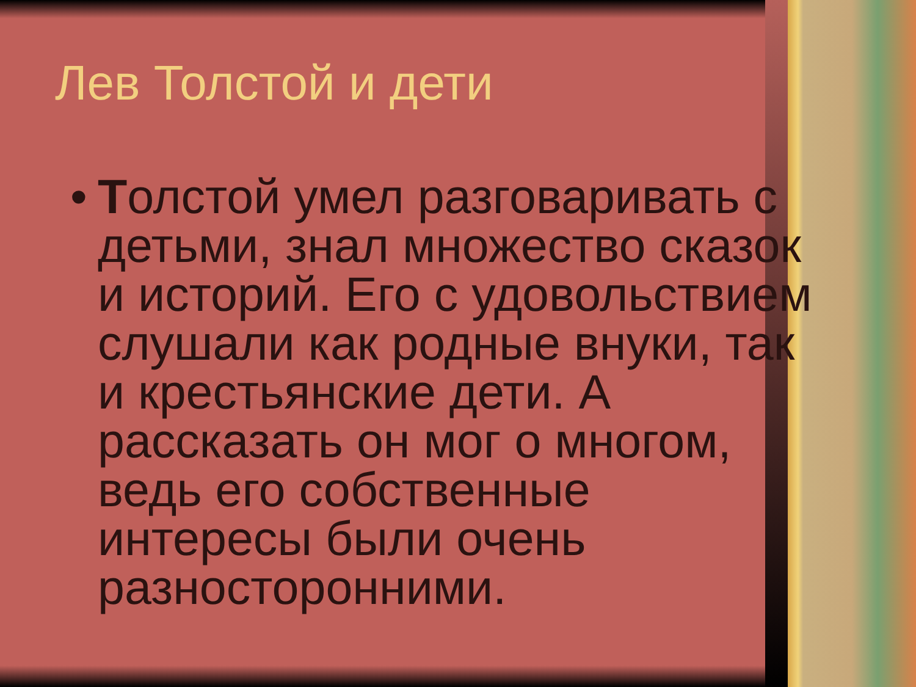Лев Толстой и дети
• Толстой умел разговаривать с детьми, знал множество сказок и историй. Его с удовольствием слушали как родные внуки, так и крестьянские дети. А рассказать он мог о многом, ведь его собственные интересы были очень разносторонними.